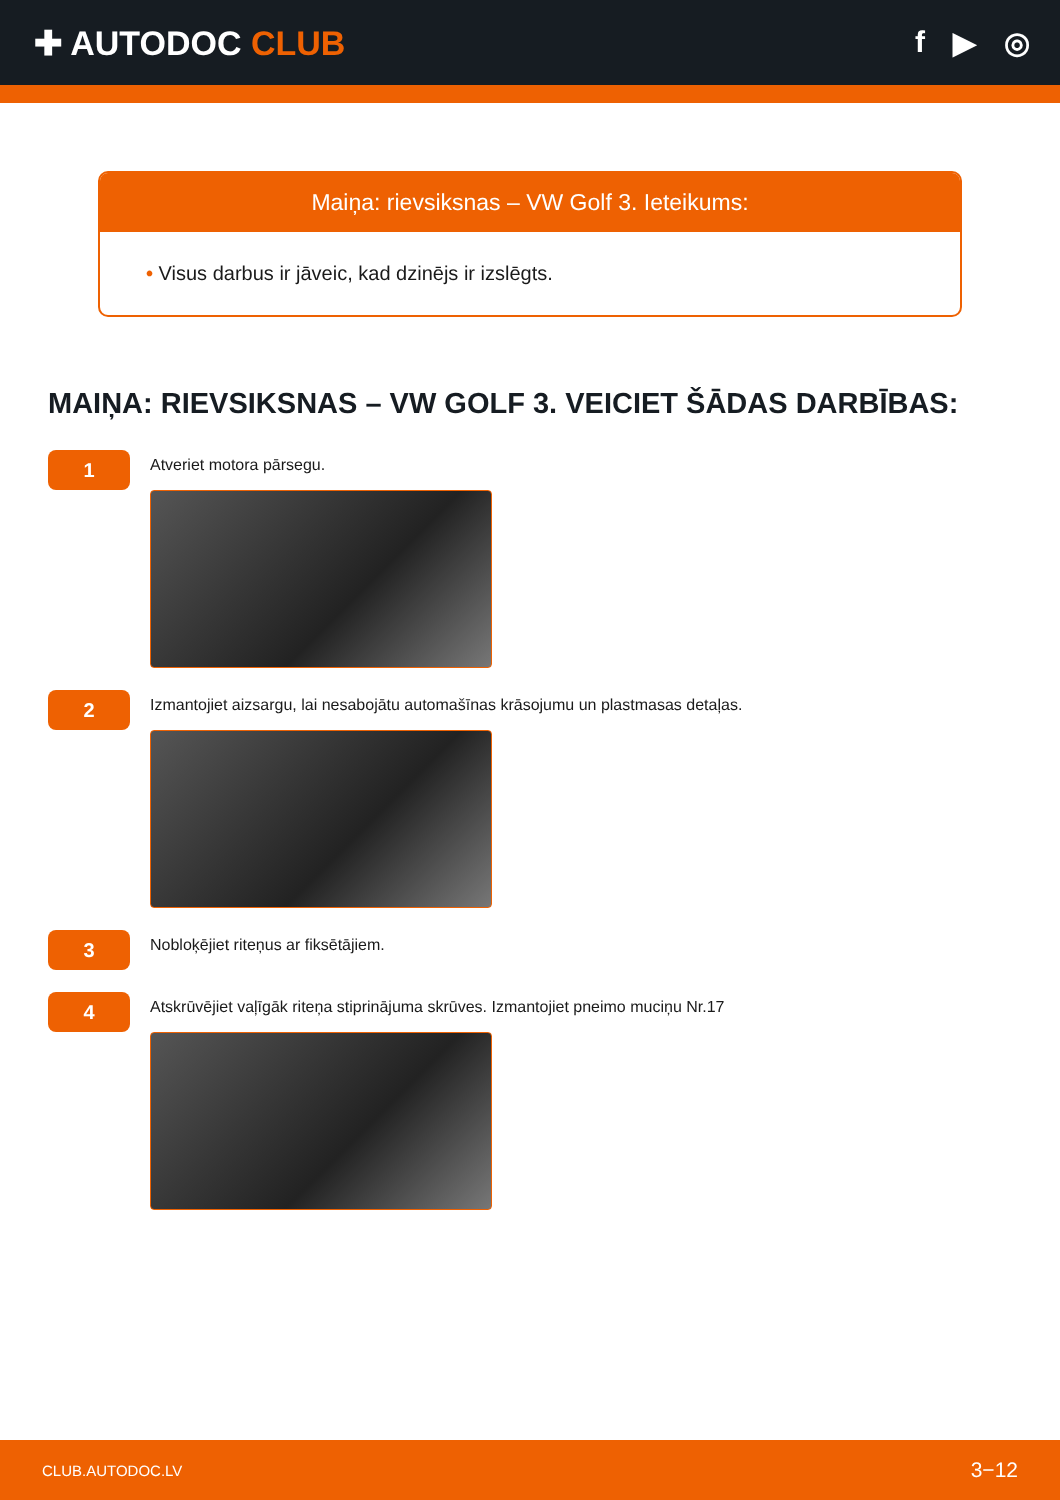✚ AUTODOC CLUB f ▶ ◎
Maiņa: rievsiksnas – VW Golf 3. Ieteikums:
• Visus darbus ir jāveic, kad dzinējs ir izslēgts.
MAIŅA: RIEVSIKSNAS – VW GOLF 3. VEICIET ŠĀDAS DARBĪBAS:
1
Atveriet motora pārsegu.
2
Izmantojiet aizsargu, lai nesabojātu automašīnas krāsojumu un plastmasas detaļas.
3
Nobloķējiet riteņus ar fiksētājiem.
4
Atskrūvējiet vaļīgāk riteņa stiprinājuma skrūves. Izmantojiet pneimo muciņu Nr.17
CLUB.AUTODOC.LV 3−12